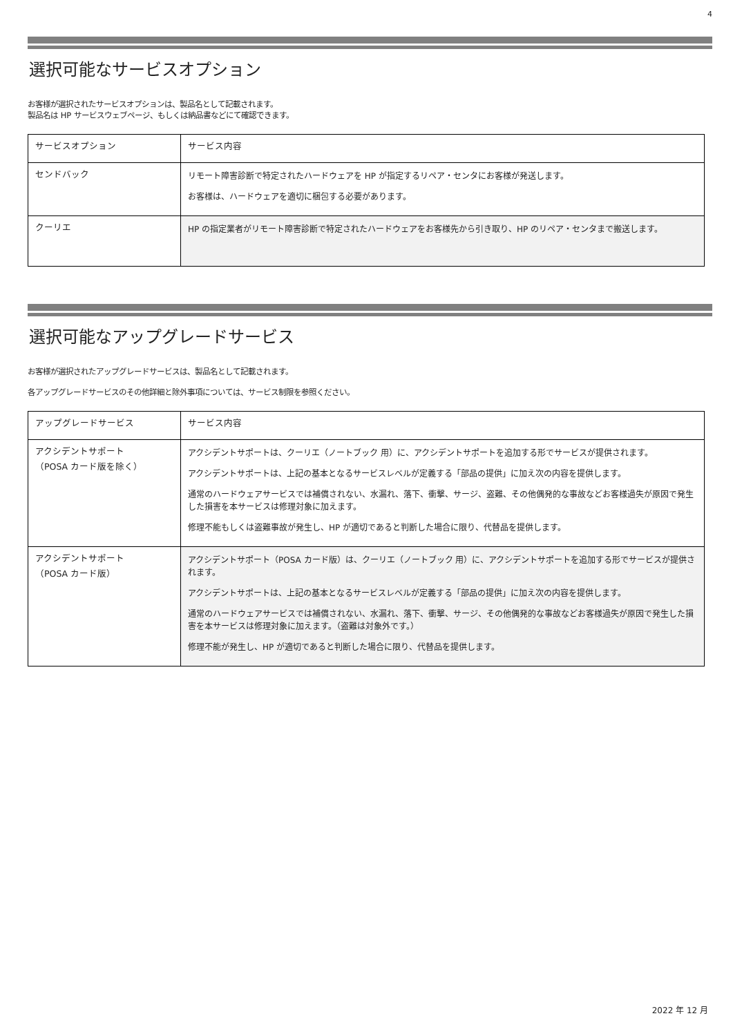4
選択可能なサービスオプション
お客様が選択されたサービスオプションは、製品名として記載されます。
製品名は HP サービスウェブページ、もしくは納品書などにて確認できます。
| サービスオプション | サービス内容 |
| センドバック | リモート障害診断で特定されたハードウェアを HP が指定するリペア・センタにお客様が発送します。 お客様は、ハードウェアを適切に梱包する必要があります。 |
| クーリエ | HP の指定業者がリモート障害診断で特定されたハードウェアをお客様先から引き取り、HP のリペア・センタまで搬送します。 |
選択可能なアップグレードサービス
お客様が選択されたアップグレードサービスは、製品名として記載されます。
各アップグレードサービスのその他詳細と除外事項については、サービス制限を参照ください。
| アップグレードサービス | サービス内容 |
| アクシデントサポート （POSA カード版を除く） | アクシデントサポートは、クーリエ（ノートブック 用）に、アクシデントサポートを追加する形でサービスが提供されます。 アクシデントサポートは、上記の基本となるサービスレベルが定義する「部品の提供」に加え次の内容を提供します。 通常のハードウェアサービスでは補償されない、水漏れ、落下、衝撃、サージ、盗難、その他偶発的な事故などお客様過失が原因で発生した損害を本サービスは修理対象に加えます。 修理不能もしくは盗難事故が発生し、HP が適切であると判断した場合に限り、代替品を提供します。 |
| アクシデントサポート （POSA カード版） | アクシデントサポート（POSA カード版）は、クーリエ（ノートブック 用）に、アクシデントサポートを追加する形でサービスが提供されます。 アクシデントサポートは、上記の基本となるサービスレベルが定義する「部品の提供」に加え次の内容を提供します。 通常のハードウェアサービスでは補償されない、水漏れ、落下、衝撃、サージ、その他偶発的な事故などお客様過失が原因で発生した損害を本サービスは修理対象に加えます。（盗難は対象外です。） 修理不能が発生し、HP が適切であると判断した場合に限り、代替品を提供します。 |
2022 年 12 月